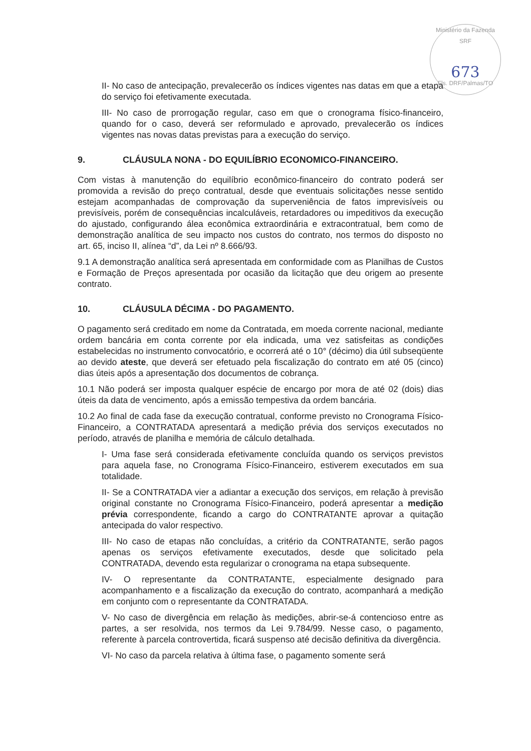Ministério da Fazenda SRF
673
Fls. DRF/Palmas/TO
II- No caso de antecipação, prevalecerão os índices vigentes nas datas em que a etapa do serviço foi efetivamente executada.
III- No caso de prorrogação regular, caso em que o cronograma físico-financeiro, quando for o caso, deverá ser reformulado e aprovado, prevalecerão os índices vigentes nas novas datas previstas para a execução do serviço.
9. CLÁUSULA NONA - DO EQUILÍBRIO ECONOMICO-FINANCEIRO.
Com vistas à manutenção do equilíbrio econômico-financeiro do contrato poderá ser promovida a revisão do preço contratual, desde que eventuais solicitações nesse sentido estejam acompanhadas de comprovação da superveniência de fatos imprevisíveis ou previsíveis, porém de consequências incalculáveis, retardadores ou impeditivos da execução do ajustado, configurando álea econômica extraordinária e extracontratual, bem como de demonstração analítica de seu impacto nos custos do contrato, nos termos do disposto no art. 65, inciso II, alínea “d”, da Lei nº 8.666/93.
9.1 A demonstração analítica será apresentada em conformidade com as Planilhas de Custos e Formação de Preços apresentada por ocasião da licitação que deu origem ao presente contrato.
10. CLÁUSULA DÉCIMA - DO PAGAMENTO.
O pagamento será creditado em nome da Contratada, em moeda corrente nacional, mediante ordem bancária em conta corrente por ela indicada, uma vez satisfeitas as condições estabelecidas no instrumento convocatório, e ocorrerá até o 10° (décimo) dia útil subseqüente ao devido ateste, que deverá ser efetuado pela fiscalização do contrato em até 05 (cinco) dias úteis após a apresentação dos documentos de cobrança.
10.1 Não poderá ser imposta qualquer espécie de encargo por mora de até 02 (dois) dias úteis da data de vencimento, após a emissão tempestiva da ordem bancária.
10.2 Ao final de cada fase da execução contratual, conforme previsto no Cronograma Físico-Financeiro, a CONTRATADA apresentará a medição prévia dos serviços executados no período, através de planilha e memória de cálculo detalhada.
I- Uma fase será considerada efetivamente concluída quando os serviços previstos para aquela fase, no Cronograma Físico-Financeiro, estiverem executados em sua totalidade.
II- Se a CONTRATADA vier a adiantar a execução dos serviços, em relação à previsão original constante no Cronograma Físico-Financeiro, poderá apresentar a medição prévia correspondente, ficando a cargo do CONTRATANTE aprovar a quitação antecipada do valor respectivo.
III- No caso de etapas não concluídas, a critério da CONTRATANTE, serão pagos apenas os serviços efetivamente executados, desde que solicitado pela CONTRATADA, devendo esta regularizar o cronograma na etapa subsequente.
IV- O representante da CONTRATANTE, especialmente designado para acompanhamento e a fiscalização da execução do contrato, acompanhará a medição em conjunto com o representante da CONTRATADA.
V- No caso de divergência em relação às medições, abrir-se-á contencioso entre as partes, a ser resolvida, nos termos da Lei 9.784/99. Nesse caso, o pagamento, referente à parcela controvertida, ficará suspenso até decisão definitiva da divergência.
VI- No caso da parcela relativa à última fase, o pagamento somente será